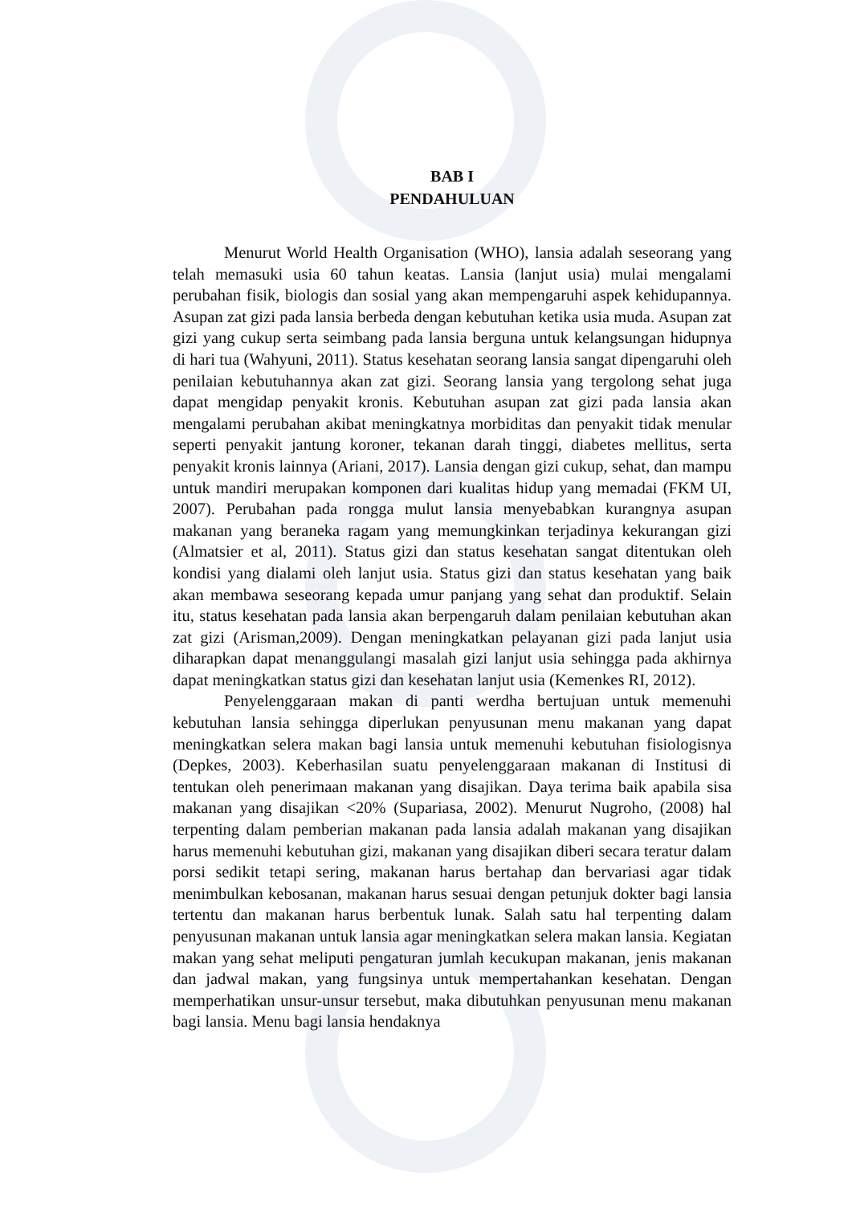BAB I
PENDAHULUAN
Menurut World Health Organisation (WHO), lansia adalah seseorang yang telah memasuki usia 60 tahun keatas. Lansia (lanjut usia) mulai mengalami perubahan fisik, biologis dan sosial yang akan mempengaruhi aspek kehidupannya. Asupan zat gizi pada lansia berbeda dengan kebutuhan ketika usia muda. Asupan zat gizi yang cukup serta seimbang pada lansia berguna untuk kelangsungan hidupnya di hari tua (Wahyuni, 2011). Status kesehatan seorang lansia sangat dipengaruhi oleh penilaian kebutuhannya akan zat gizi. Seorang lansia yang tergolong sehat juga dapat mengidap penyakit kronis. Kebutuhan asupan zat gizi pada lansia akan mengalami perubahan akibat meningkatnya morbiditas dan penyakit tidak menular seperti penyakit jantung koroner, tekanan darah tinggi, diabetes mellitus, serta penyakit kronis lainnya (Ariani, 2017). Lansia dengan gizi cukup, sehat, dan mampu untuk mandiri merupakan komponen dari kualitas hidup yang memadai (FKM UI, 2007). Perubahan pada rongga mulut lansia menyebabkan kurangnya asupan makanan yang beraneka ragam yang memungkinkan terjadinya kekurangan gizi (Almatsier et al, 2011). Status gizi dan status kesehatan sangat ditentukan oleh kondisi yang dialami oleh lanjut usia. Status gizi dan status kesehatan yang baik akan membawa seseorang kepada umur panjang yang sehat dan produktif. Selain itu, status kesehatan pada lansia akan berpengaruh dalam penilaian kebutuhan akan zat gizi (Arisman,2009). Dengan meningkatkan pelayanan gizi pada lanjut usia diharapkan dapat menanggulangi masalah gizi lanjut usia sehingga pada akhirnya dapat meningkatkan status gizi dan kesehatan lanjut usia (Kemenkes RI, 2012).
Penyelenggaraan makan di panti werdha bertujuan untuk memenuhi kebutuhan lansia sehingga diperlukan penyusunan menu makanan yang dapat meningkatkan selera makan bagi lansia untuk memenuhi kebutuhan fisiologisnya (Depkes, 2003). Keberhasilan suatu penyelenggaraan makanan di Institusi di tentukan oleh penerimaan makanan yang disajikan. Daya terima baik apabila sisa makanan yang disajikan <20% (Supariasa, 2002). Menurut Nugroho, (2008) hal terpenting dalam pemberian makanan pada lansia adalah makanan yang disajikan harus memenuhi kebutuhan gizi, makanan yang disajikan diberi secara teratur dalam porsi sedikit tetapi sering, makanan harus bertahap dan bervariasi agar tidak menimbulkan kebosanan, makanan harus sesuai dengan petunjuk dokter bagi lansia tertentu dan makanan harus berbentuk lunak. Salah satu hal terpenting dalam penyusunan makanan untuk lansia agar meningkatkan selera makan lansia. Kegiatan makan yang sehat meliputi pengaturan jumlah kecukupan makanan, jenis makanan dan jadwal makan, yang fungsinya untuk mempertahankan kesehatan. Dengan memperhatikan unsur-unsur tersebut, maka dibutuhkan penyusunan menu makanan bagi lansia. Menu bagi lansia hendaknya